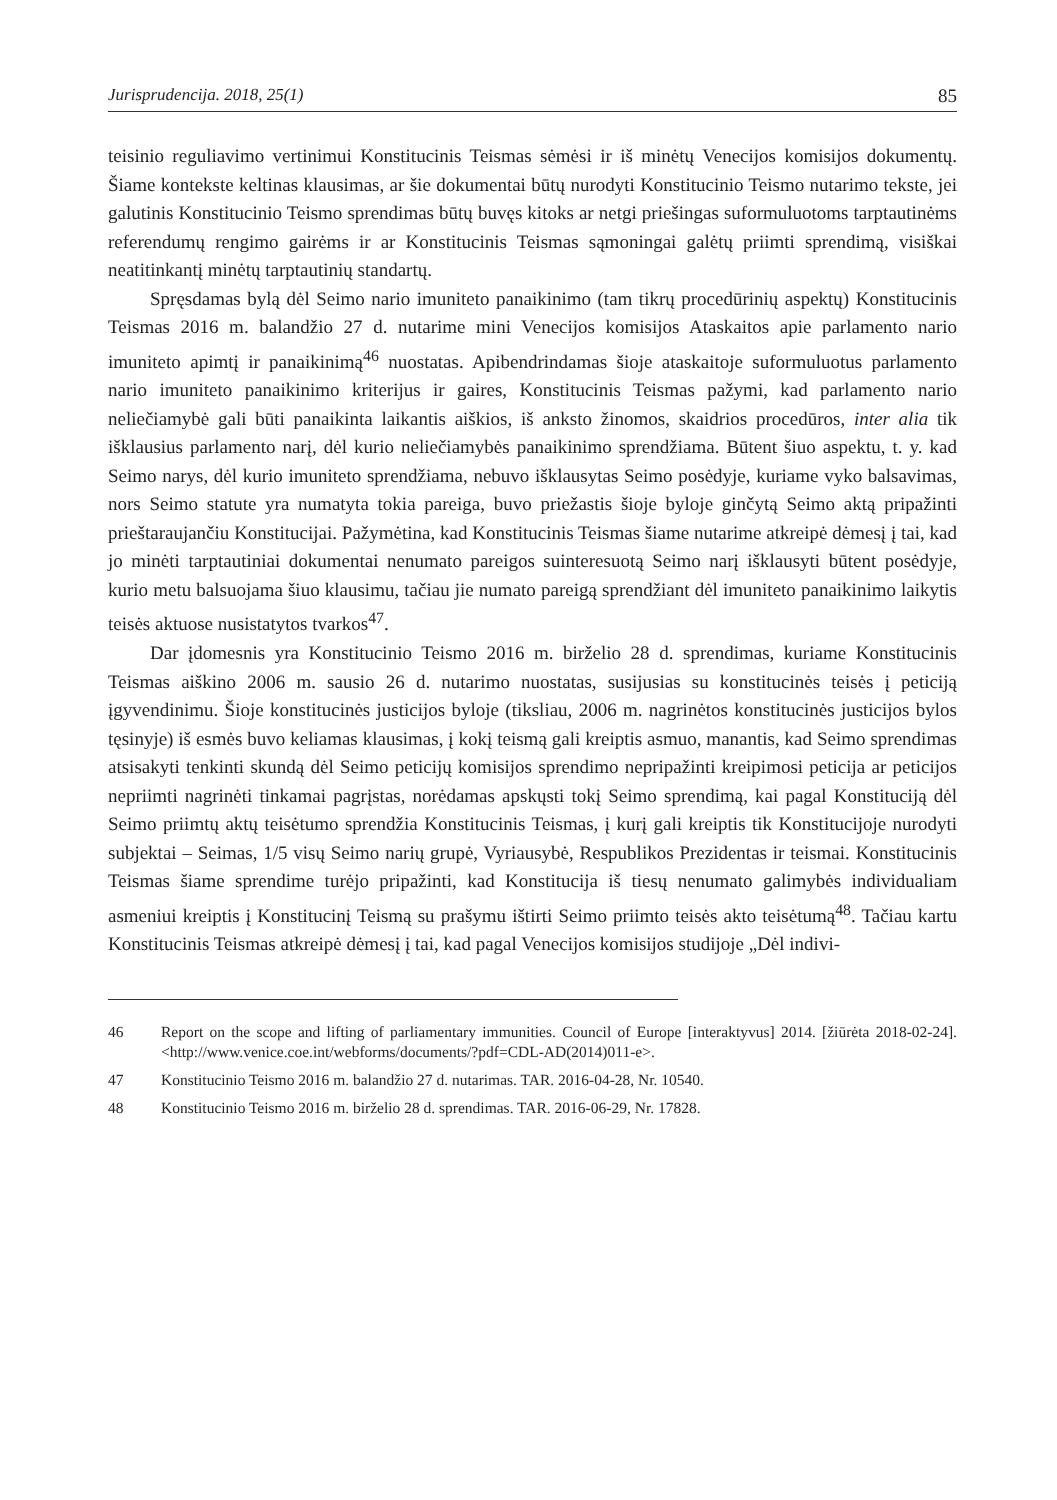Jurisprudencija. 2018, 25(1) 85
teisinio reguliavimo vertinimui Konstitucinis Teismas sėmėsi ir iš minėtų Venecijos komisijos dokumentų. Šiame kontekste keltinas klausimas, ar šie dokumentai būtų nurodyti Konstitucinio Teismo nutarimo tekste, jei galutinis Konstitucinio Teismo sprendimas būtų buvęs kitoks ar netgi priešingas suformuluotoms tarptautinėms referendumų rengimo gairėms ir ar Konstitucinis Teismas sąmoningai galėtų priimti sprendimą, visiškai neatitinkantį minėtų tarptautinių standartų.
Spręsdamas bylą dėl Seimo nario imuniteto panaikinimo (tam tikrų procedūrinių aspektų) Konstitucinis Teismas 2016 m. balandžio 27 d. nutarime mini Venecijos komisijos Ataskaitos apie parlamento nario imuniteto apimtį ir panaikinimą<sup>46</sup> nuostatas. Apibendrindamas šioje ataskaitoje suformuluotus parlamento nario imuniteto panaikinimo kriterijus ir gaires, Konstitucinis Teismas pažymi, kad parlamento nario neliečiamybė gali būti panaikinta laikantis aiškios, iš anksto žinomos, skaidrios procedūros, inter alia tik išklausius parlamento narį, dėl kurio neliečiamybės panaikinimo sprendžiama. Būtent šiuo aspektu, t. y. kad Seimo narys, dėl kurio imuniteto sprendžiama, nebuvo išklausytas Seimo posėdyje, kuriame vyko balsavimas, nors Seimo statute yra numatyta tokia pareiga, buvo priežastis šioje byloje ginčytą Seimo aktą pripažinti prieštaraujančiu Konstitucijai. Pažymėtina, kad Konstitucinis Teismas šiame nutarime atkreipė dėmesį į tai, kad jo minėti tarptautiniai dokumentai nenumato pareigos suinteresuotą Seimo narį išklausyti būtent posėdyje, kurio metu balsuojama šiuo klausimu, tačiau jie numato pareigą sprendžiant dėl imuniteto panaikinimo laikytis teisės aktuose nusistatytos tvarkos<sup>47</sup>.
Dar įdomesnis yra Konstitucinio Teismo 2016 m. birželio 28 d. sprendimas, kuriame Konstitucinis Teismas aiškino 2006 m. sausio 26 d. nutarimo nuostatas, susijusias su konstitucinės teisės į peticiją įgyvendinimu. Šioje konstitucinės justicijos byloje (tiksliau, 2006 m. nagrinėtos konstitucinės justicijos bylos tęsinyje) iš esmės buvo keliamas klausimas, į kokį teismą gali kreiptis asmuo, manantis, kad Seimo sprendimas atsisakyti tenkinti skundą dėl Seimo peticijų komisijos sprendimo nepripažinti kreipimosi peticija ar peticijos nepriimti nagrinėti tinkamai pagrįstas, norėdamas apskųsti tokį Seimo sprendimą, kai pagal Konstituciją dėl Seimo priimtų aktų teisėtumo sprendžia Konstitucinis Teismas, į kurį gali kreiptis tik Konstitucijoje nurodyti subjektai – Seimas, 1/5 visų Seimo narių grupė, Vyriausybė, Respublikos Prezidentas ir teismai. Konstitucinis Teismas šiame sprendime turėjo pripažinti, kad Konstitucija iš tiesų nenumato galimybės individualiam asmeniui kreiptis į Konstitucinį Teismą su prašymu ištirti Seimo priimto teisės akto teisėtumą<sup>48</sup>. Tačiau kartu Konstitucinis Teismas atkreipė dėmesį į tai, kad pagal Venecijos komisijos studijoje „Dėl indivi-
46 Report on the scope and lifting of parliamentary immunities. Council of Europe [interaktyvus] 2014. [žiūrėta 2018-02-24]. <http://www.venice.coe.int/webforms/documents/?pdf=CDL-AD(2014)011-e>.
47 Konstitucinio Teismo 2016 m. balandžio 27 d. nutarimas. TAR. 2016-04-28, Nr. 10540.
48 Konstitucinio Teismo 2016 m. birželio 28 d. sprendimas. TAR. 2016-06-29, Nr. 17828.